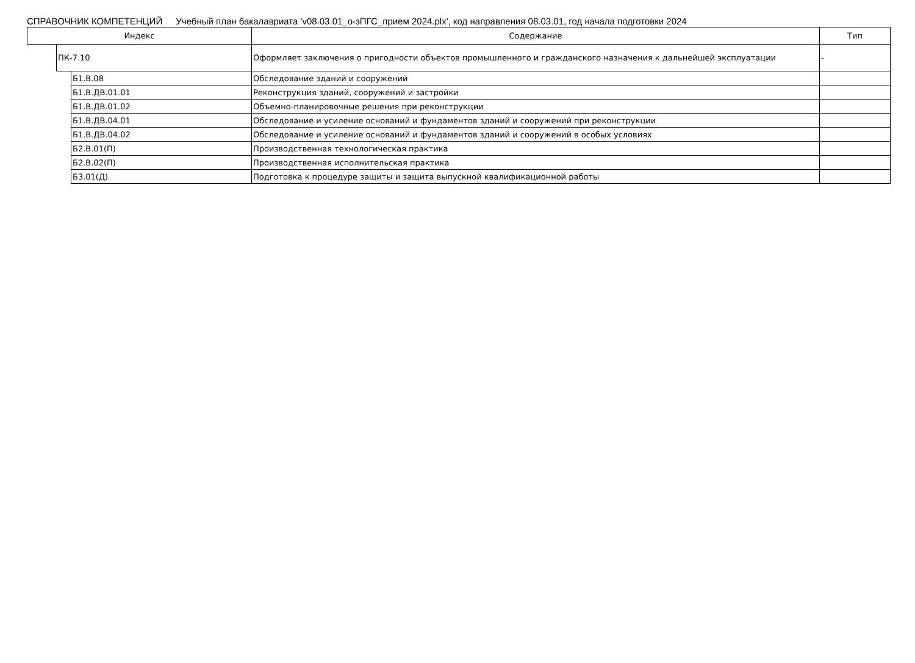СПРАВОЧНИК КОМПЕТЕНЦИЙ Учебный план бакалавриата 'v08.03.01_о-зПГС_прием 2024.plx', код направления 08.03.01, год начала подготовки 2024
| Индекс | | | Содержание | Тип |
| --- | --- | --- | --- | --- |
| | ПК-7.10 | | Оформляет заключения о пригодности объектов промышленного и гражданского назначения к дальнейшей эксплуатации | - |
| | | Б1.В.08 | Обследование зданий и сооружений | |
| | | Б1.В.ДВ.01.01 | Реконструкция зданий, сооружений и застройки | |
| | | Б1.В.ДВ.01.02 | Объемно-планировочные решения при реконструкции | |
| | | Б1.В.ДВ.04.01 | Обследование и усиление оснований и фундаментов зданий и сооружений при реконструкции | |
| | | Б1.В.ДВ.04.02 | Обследование и усиление оснований и фундаментов зданий и сооружений в особых условиях | |
| | | Б2.В.01(П) | Производственная технологическая практика | |
| | | Б2.В.02(П) | Производственная исполнительская практика | |
| | | Б3.01(Д) | Подготовка к процедуре защиты и защита выпускной квалификационной работы | |